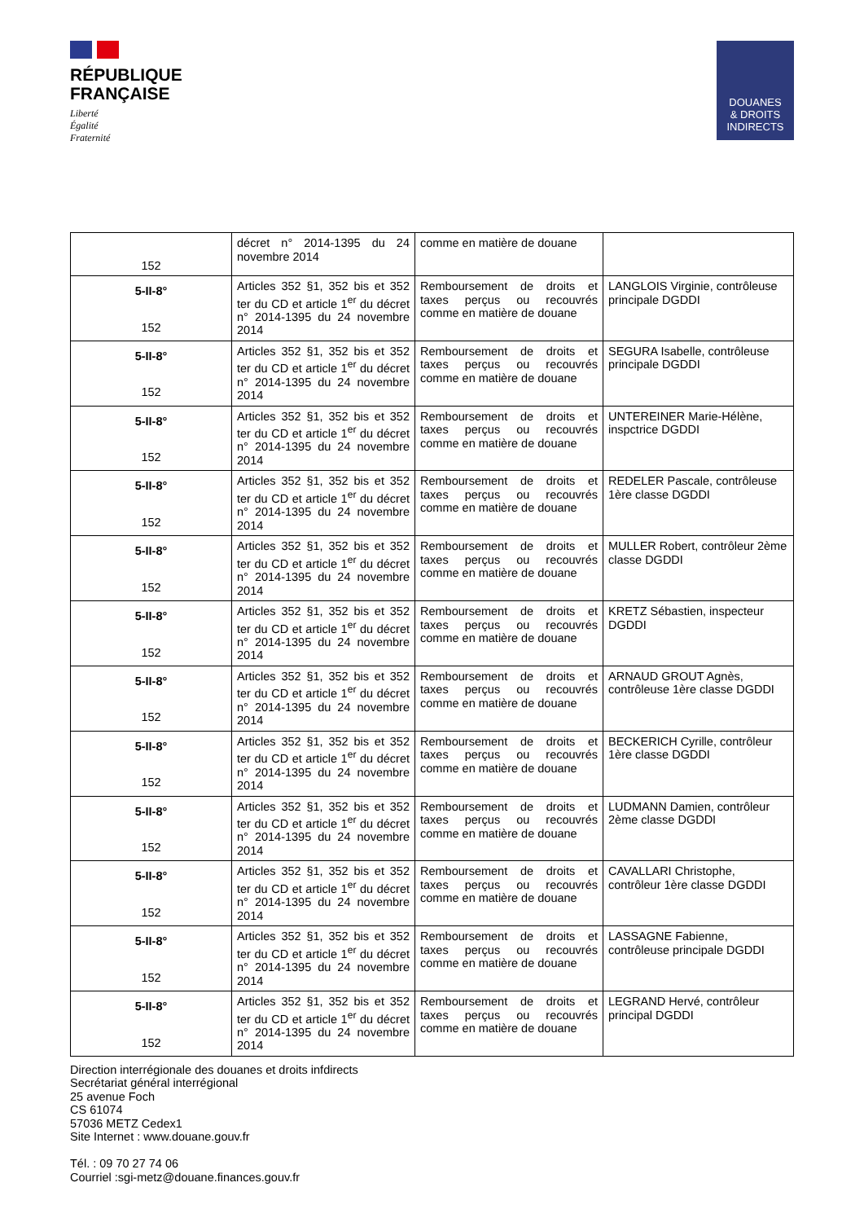RÉPUBLIQUE
FRANÇAISE
Liberté
Égalité
Fraternité
DOUANES
& DROITS
INDIRECTS
| 152 | décret n° 2014-1395 du 24 novembre 2014 | comme en matière de douane | |
| 5-II-8° 152 | Articles 352 §1, 352 bis et 352 ter du CD et article 1<sup>er</sup> du décret n° 2014-1395 du 24 novembre 2014 | Remboursement de droits et taxes perçus ou recouvrés comme en matière de douane | LANGLOIS Virginie, contrôleuse principale DGDDI |
| 5-II-8° 152 | Articles 352 §1, 352 bis et 352 ter du CD et article 1<sup>er</sup> du décret n° 2014-1395 du 24 novembre 2014 | Remboursement de droits et taxes perçus ou recouvrés comme en matière de douane | SEGURA Isabelle, contrôleuse principale DGDDI |
| 5-II-8° 152 | Articles 352 §1, 352 bis et 352 ter du CD et article 1<sup>er</sup> du décret n° 2014-1395 du 24 novembre 2014 | Remboursement de droits et taxes perçus ou recouvrés comme en matière de douane | UNTEREINER Marie-Hélène, inspctrice DGDDI |
| 5-II-8° 152 | Articles 352 §1, 352 bis et 352 ter du CD et article 1<sup>er</sup> du décret n° 2014-1395 du 24 novembre 2014 | Remboursement de droits et taxes perçus ou recouvrés comme en matière de douane | REDELER Pascale, contrôleuse 1ère classe DGDDI |
| 5-II-8° 152 | Articles 352 §1, 352 bis et 352 ter du CD et article 1<sup>er</sup> du décret n° 2014-1395 du 24 novembre 2014 | Remboursement de droits et taxes perçus ou recouvrés comme en matière de douane | MULLER Robert, contrôleur 2ème classe DGDDI |
| 5-II-8° 152 | Articles 352 §1, 352 bis et 352 ter du CD et article 1<sup>er</sup> du décret n° 2014-1395 du 24 novembre 2014 | Remboursement de droits et taxes perçus ou recouvrés comme en matière de douane | KRETZ Sébastien, inspecteur DGDDI |
| 5-II-8° 152 | Articles 352 §1, 352 bis et 352 ter du CD et article 1<sup>er</sup> du décret n° 2014-1395 du 24 novembre 2014 | Remboursement de droits et taxes perçus ou recouvrés comme en matière de douane | ARNAUD GROUT Agnès, contrôleuse 1ère classe DGDDI |
| 5-II-8° 152 | Articles 352 §1, 352 bis et 352 ter du CD et article 1<sup>er</sup> du décret n° 2014-1395 du 24 novembre 2014 | Remboursement de droits et taxes perçus ou recouvrés comme en matière de douane | BECKERICH Cyrille, contrôleur 1ère classe DGDDI |
| 5-II-8° 152 | Articles 352 §1, 352 bis et 352 ter du CD et article 1<sup>er</sup> du décret n° 2014-1395 du 24 novembre 2014 | Remboursement de droits et taxes perçus ou recouvrés comme en matière de douane | LUDMANN Damien, contrôleur 2ème classe DGDDI |
| 5-II-8° 152 | Articles 352 §1, 352 bis et 352 ter du CD et article 1<sup>er</sup> du décret n° 2014-1395 du 24 novembre 2014 | Remboursement de droits et taxes perçus ou recouvrés comme en matière de douane | CAVALLARI Christophe, contrôleur 1ère classe DGDDI |
| 5-II-8° 152 | Articles 352 §1, 352 bis et 352 ter du CD et article 1<sup>er</sup> du décret n° 2014-1395 du 24 novembre 2014 | Remboursement de droits et taxes perçus ou recouvrés comme en matière de douane | LASSAGNE Fabienne, contrôleuse principale DGDDI |
| 5-II-8° 152 | Articles 352 §1, 352 bis et 352 ter du CD et article 1<sup>er</sup> du décret n° 2014-1395 du 24 novembre 2014 | Remboursement de droits et taxes perçus ou recouvrés comme en matière de douane | LEGRAND Hervé, contrôleur principal DGDDI |
Direction interrégionale des douanes et droits infdirects
Secrétariat général interrégional
25 avenue Foch
CS 61074
57036 METZ Cedex1
Site Internet : www.douane.gouv.fr
Tél. : 09 70 27 74 06
Courriel :sgi-metz@douane.finances.gouv.fr